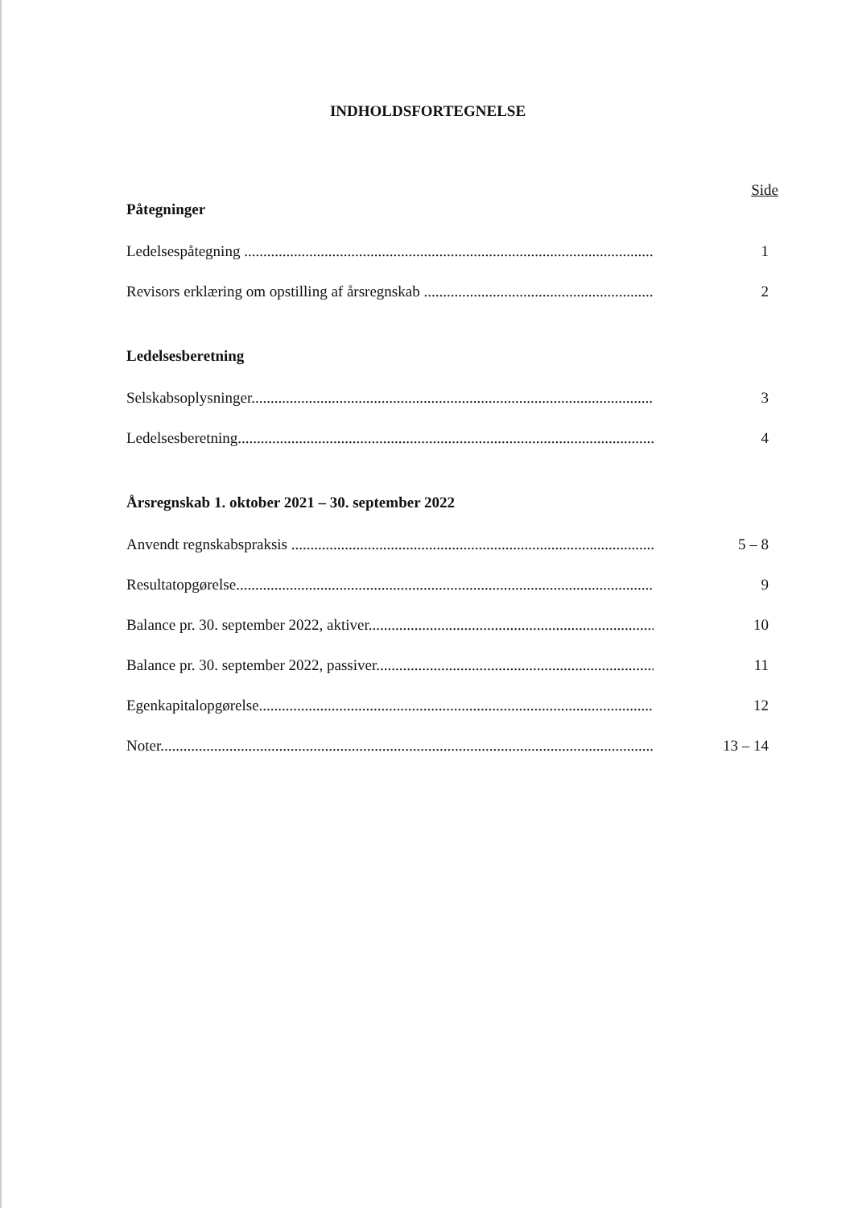INDHOLDSFORTEGNELSE
Side
Påtegninger
Ledelsespåtegning ............................................................................................................... 1
Revisors erklæring om opstilling af årsregnskab ................................................................ 2
Ledelsesberetning
Selskabsoplysninger.............................................................................................................. 3
Ledelsesberetning.................................................................................................................. 4
Årsregnskab 1. oktober 2021 – 30. september 2022
Anvendt regnskabspraksis .................................................................................................... 5 – 8
Resultatopgørelse.................................................................................................................. 9
Balance pr. 30. september 2022, aktiver.................................................................................. 10
Balance pr. 30. september 2022, passiver................................................................................ 11
Egenkapitalopgørelse............................................................................................................. 12
Noter..................................................................................................................................... 13 – 14